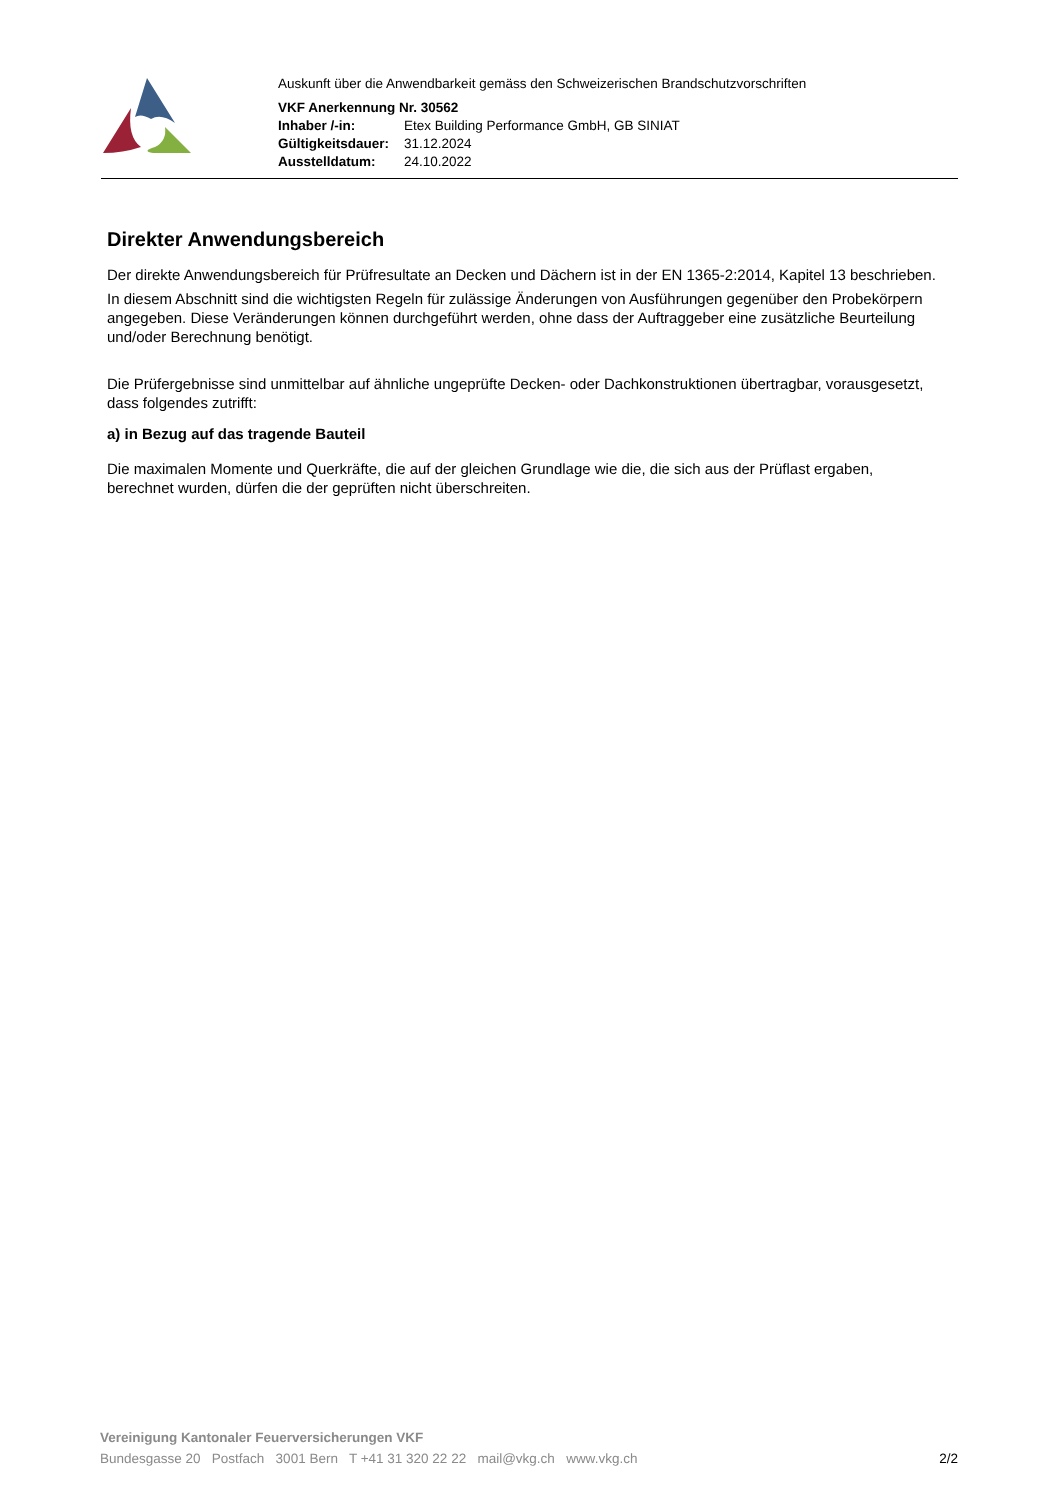Auskunft über die Anwendbarkeit gemäss den Schweizerischen Brandschutzvorschriften
VKF Anerkennung Nr. 30562
| Inhaber /-in: | Etex Building Performance GmbH, GB SINIAT |
| Gültigkeitsdauer: | 31.12.2024 |
| Ausstelldatum: | 24.10.2022 |
Direkter Anwendungsbereich
Der direkte Anwendungsbereich für Prüfresultate an Decken und Dächern ist in der EN 1365-2:2014, Kapitel 13 beschrieben.
In diesem Abschnitt sind die wichtigsten Regeln für zulässige Änderungen von Ausführungen gegenüber den Probekörpern angegeben. Diese Veränderungen können durchgeführt werden, ohne dass der Auftraggeber eine zusätzliche Beurteilung und/oder Berechnung benötigt.
Die Prüfergebnisse sind unmittelbar auf ähnliche ungeprüfte Decken- oder Dachkonstruktionen übertragbar, vorausgesetzt, dass folgendes zutrifft:
a) in Bezug auf das tragende Bauteil
Die maximalen Momente und Querkräfte, die auf der gleichen Grundlage wie die, die sich aus der Prüflast ergaben, berechnet wurden, dürfen die der geprüften nicht überschreiten.
Vereinigung Kantonaler Feuerversicherungen VKF
Bundesgasse 20 Postfach 3001 Bern T +41 31 320 22 22 mail@vkg.ch www.vkg.ch 2/2